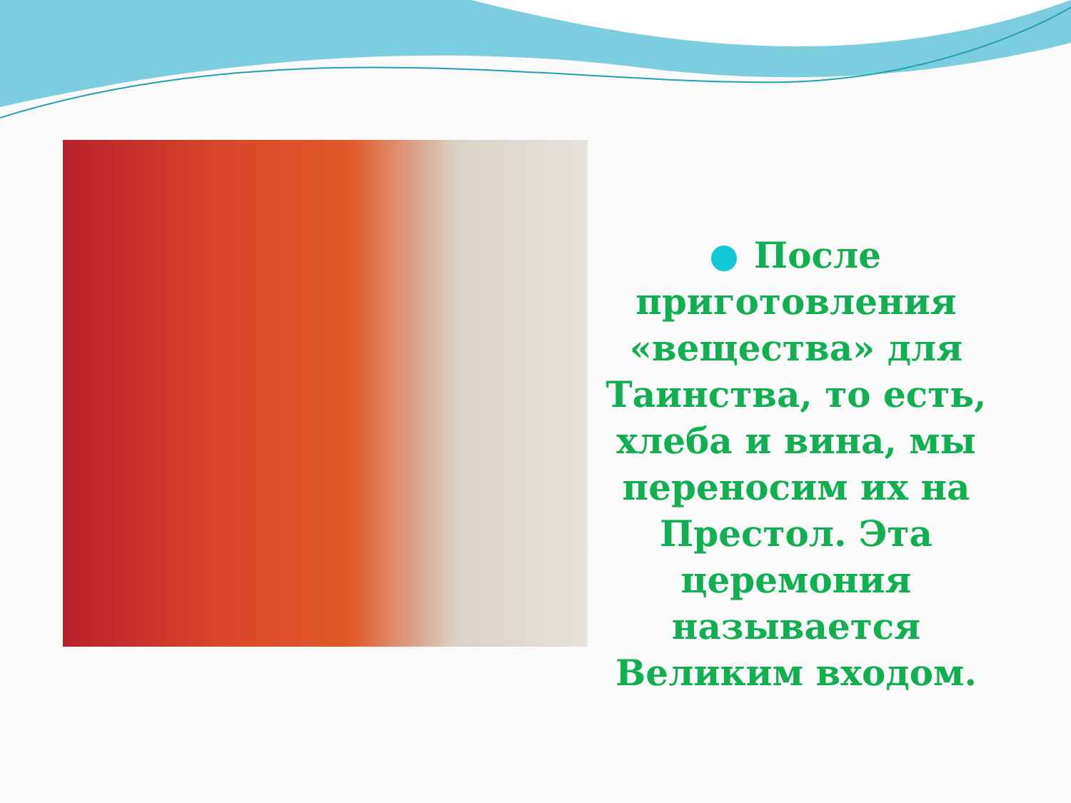После приготовления «вещества» для Таинства, то есть, хлеба и вина, мы переносим их на Престол. Эта церемония называется Великим входом.